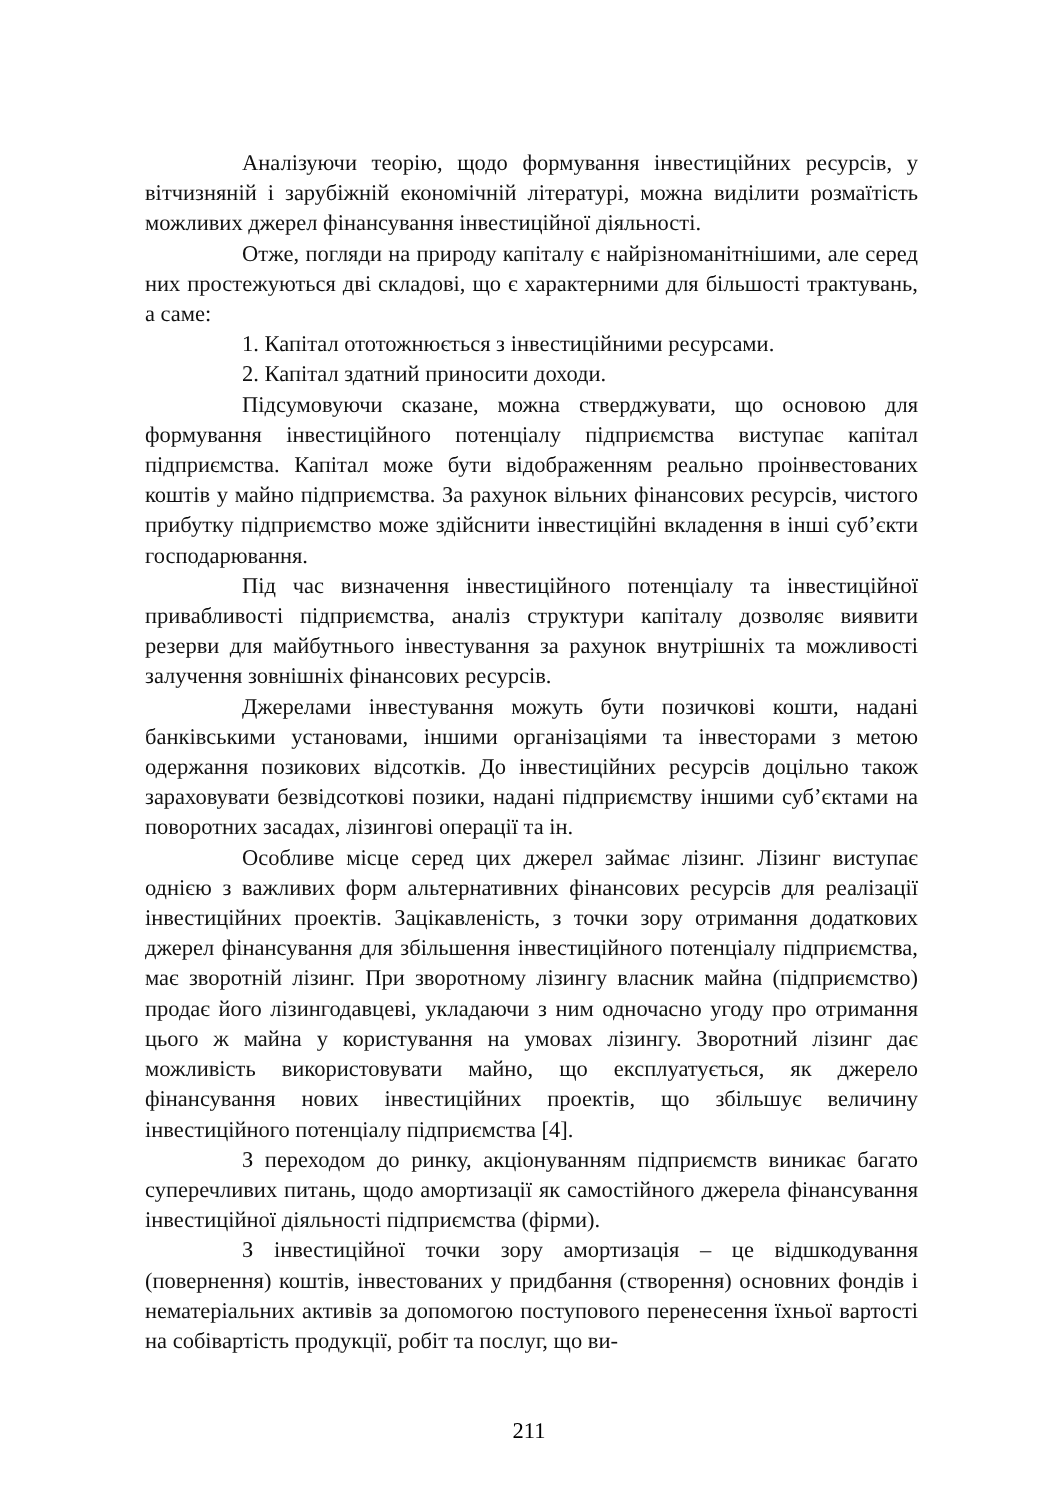Аналізуючи теорію, щодо формування інвестиційних ресурсів, у вітчизняній і зарубіжній економічній літературі, можна виділити розмаїтість можливих джерел фінансування інвестиційної діяльності.
Отже, погляди на природу капіталу є найрізноманітнішими, але серед них простежуються дві складові, що є характерними для більшості трактувань, а саме:
1. Капітал ототожнюється з інвестиційними ресурсами.
2. Капітал здатний приносити доходи.
Підсумовуючи сказане, можна стверджувати, що основою для формування інвестиційного потенціалу підприємства виступає капітал підприємства. Капітал може бути відображенням реально проінвестованих коштів у майно підприємства. За рахунок вільних фінансових ресурсів, чистого прибутку підприємство може здійснити інвестиційні вкладення в інші суб’єкти господарювання.
Під час визначення інвестиційного потенціалу та інвестиційної привабливості підприємства, аналіз структури капіталу дозволяє виявити резерви для майбутнього інвестування за рахунок внутрішніх та можливості залучення зовнішніх фінансових ресурсів.
Джерелами інвестування можуть бути позичкові кошти, надані банківськими установами, іншими організаціями та інвесторами з метою одержання позикових відсотків. До інвестиційних ресурсів доцільно також зараховувати безвідсоткові позики, надані підприємству іншими суб’єктами на поворотних засадах, лізингові операції та ін.
Особливе місце серед цих джерел займає лізинг. Лізинг виступає однією з важливих форм альтернативних фінансових ресурсів для реалізації інвестиційних проектів. Зацікавленість, з точки зору отримання додаткових джерел фінансування для збільшення інвестиційного потенціалу підприємства, має зворотній лізинг. При зворотному лізингу власник майна (підприємство) продає його лізингодавцеві, укладаючи з ним одночасно угоду про отримання цього ж майна у користування на умовах лізингу. Зворотний лізинг дає можливість використовувати майно, що експлуатується, як джерело фінансування нових інвестиційних проектів, що збільшує величину інвестиційного потенціалу підприємства [4].
З переходом до ринку, акціонуванням підприємств виникає багато суперечливих питань, щодо амортизації як самостійного джерела фінансування інвестиційної діяльності підприємства (фірми).
З інвестиційної точки зору амортизація – це відшкодування (повернення) коштів, інвестованих у придбання (створення) основних фондів і нематеріальних активів за допомогою поступового перенесення їхньої вартості на собівартість продукції, робіт та послуг, що ви-
211